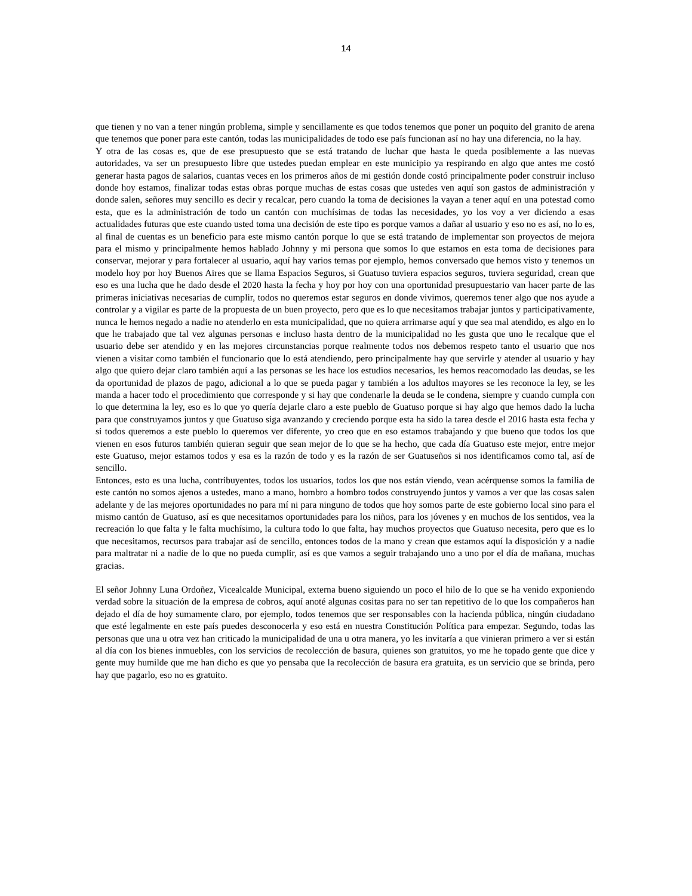14
que tienen y no van a tener ningún problema, simple y sencillamente es que todos tenemos que poner un poquito del granito de arena que tenemos que poner para este cantón, todas las municipalidades de todo ese país funcionan así no hay una diferencia, no la hay.
Y otra de las cosas es, que de ese presupuesto que se está tratando de luchar que hasta le queda posiblemente a las nuevas autoridades, va ser un presupuesto libre que ustedes puedan emplear en este municipio ya respirando en algo que antes me costó generar hasta pagos de salarios, cuantas veces en los primeros años de mi gestión donde costó principalmente poder construir incluso donde hoy estamos, finalizar todas estas obras porque muchas de estas cosas que ustedes ven aquí son gastos de administración y donde salen, señores muy sencillo es decir y recalcar, pero cuando la toma de decisiones la vayan a tener aquí en una potestad como esta, que es la administración de todo un cantón con muchísimas de todas las necesidades, yo los voy a ver diciendo a esas actualidades futuras que este cuando usted toma una decisión de este tipo es porque vamos a dañar al usuario y eso no es así, no lo es, al final de cuentas es un beneficio para este mismo cantón porque lo que se está tratando de implementar son proyectos de mejora para el mismo y principalmente hemos hablado Johnny y mi persona que somos lo que estamos en esta toma de decisiones para conservar, mejorar y para fortalecer al usuario, aquí hay varios temas por ejemplo, hemos conversado que hemos visto y tenemos un modelo hoy por hoy Buenos Aires que se llama Espacios Seguros, si Guatuso tuviera espacios seguros, tuviera seguridad, crean que eso es una lucha que he dado desde el 2020 hasta la fecha y hoy por hoy con una oportunidad presupuestario van hacer parte de las primeras iniciativas necesarias de cumplir, todos no queremos estar seguros en donde vivimos, queremos tener algo que nos ayude a controlar y a vigilar es parte de la propuesta de un buen proyecto, pero que es lo que necesitamos trabajar juntos y participativamente, nunca le hemos negado a nadie no atenderlo en esta municipalidad, que no quiera arrimarse aquí y que sea mal atendido, es algo en lo que he trabajado que tal vez algunas personas e incluso hasta dentro de la municipalidad no les gusta que uno le recalque que el usuario debe ser atendido y en las mejores circunstancias porque realmente todos nos debemos respeto tanto el usuario que nos vienen a visitar como también el funcionario que lo está atendiendo, pero principalmente hay que servirle y atender al usuario y hay algo que quiero dejar claro también aquí a las personas se les hace los estudios necesarios, les hemos reacomodado las deudas, se les da oportunidad de plazos de pago, adicional a lo que se pueda pagar y también a los adultos mayores se les reconoce la ley, se les manda a hacer todo el procedimiento que corresponde y si hay que condenarle la deuda se le condena, siempre y cuando cumpla con lo que determina la ley, eso es lo que yo quería dejarle claro a este pueblo de Guatuso porque si hay algo que hemos dado la lucha para que construyamos juntos y que Guatuso siga avanzando y creciendo porque esta ha sido la tarea desde el 2016 hasta esta fecha y si todos queremos a este pueblo lo queremos ver diferente, yo creo que en eso estamos trabajando y que bueno que todos los que vienen en esos futuros también quieran seguir que sean mejor de lo que se ha hecho, que cada día Guatuso este mejor, entre mejor este Guatuso, mejor estamos todos y esa es la razón de todo y es la razón de ser Guatuseños si nos identificamos como tal, así de sencillo.
Entonces, esto es una lucha, contribuyentes, todos los usuarios, todos los que nos están viendo, vean acérquense somos la familia de este cantón no somos ajenos a ustedes, mano a mano, hombro a hombro todos construyendo juntos y vamos a ver que las cosas salen adelante y de las mejores oportunidades no para mí ni para ninguno de todos que hoy somos parte de este gobierno local sino para el mismo cantón de Guatuso, así es que necesitamos oportunidades para los niños, para los jóvenes y en muchos de los sentidos, vea la recreación lo que falta y le falta muchísimo, la cultura todo lo que falta, hay muchos proyectos que Guatuso necesita, pero que es lo que necesitamos, recursos para trabajar así de sencillo, entonces todos de la mano y crean que estamos aquí la disposición y a nadie para maltratar ni a nadie de lo que no pueda cumplir, así es que vamos a seguir trabajando uno a uno por el día de mañana, muchas gracias.
El señor Johnny Luna Ordoñez, Vicealcalde Municipal, externa bueno siguiendo un poco el hilo de lo que se ha venido exponiendo verdad sobre la situación de la empresa de cobros, aquí anoté algunas cositas para no ser tan repetitivo de lo que los compañeros han dejado el día de hoy sumamente claro, por ejemplo, todos tenemos que ser responsables con la hacienda pública, ningún ciudadano que esté legalmente en este país puedes desconocerla y eso está en nuestra Constitución Política para empezar. Segundo, todas las personas que una u otra vez han criticado la municipalidad de una u otra manera, yo les invitaría a que vinieran primero a ver si están al día con los bienes inmuebles, con los servicios de recolección de basura, quienes son gratuitos, yo me he topado gente que dice y gente muy humilde que me han dicho es que yo pensaba que la recolección de basura era gratuita, es un servicio que se brinda, pero hay que pagarlo, eso no es gratuito.